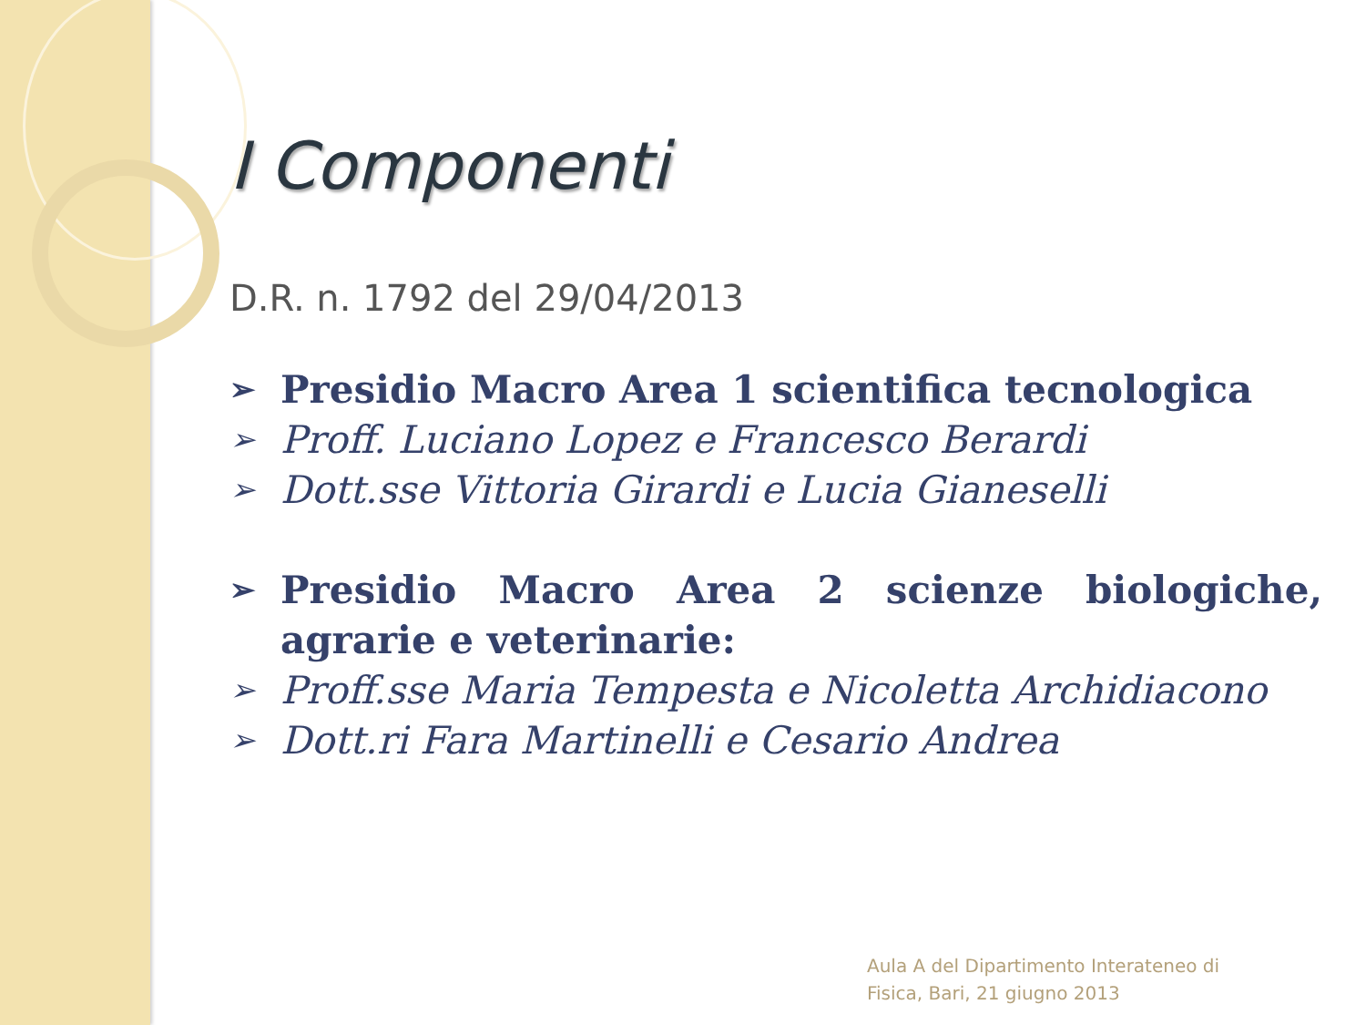I Componenti
D.R. n. 1792 del 29/04/2013
➢ Presidio Macro Area 1 scientifica tecnologica
➢ Proff. Luciano Lopez e Francesco Berardi
➢ Dott.sse Vittoria Girardi e Lucia Gianeselli
➢ Presidio Macro Area 2 scienze biologiche, agrarie e veterinarie:
➢ Proff.sse Maria Tempesta e Nicoletta Archidiacono
➢ Dott.ri Fara Martinelli e Cesario Andrea
Aula A del Dipartimento Interateneo di
Fisica, Bari, 21 giugno 2013